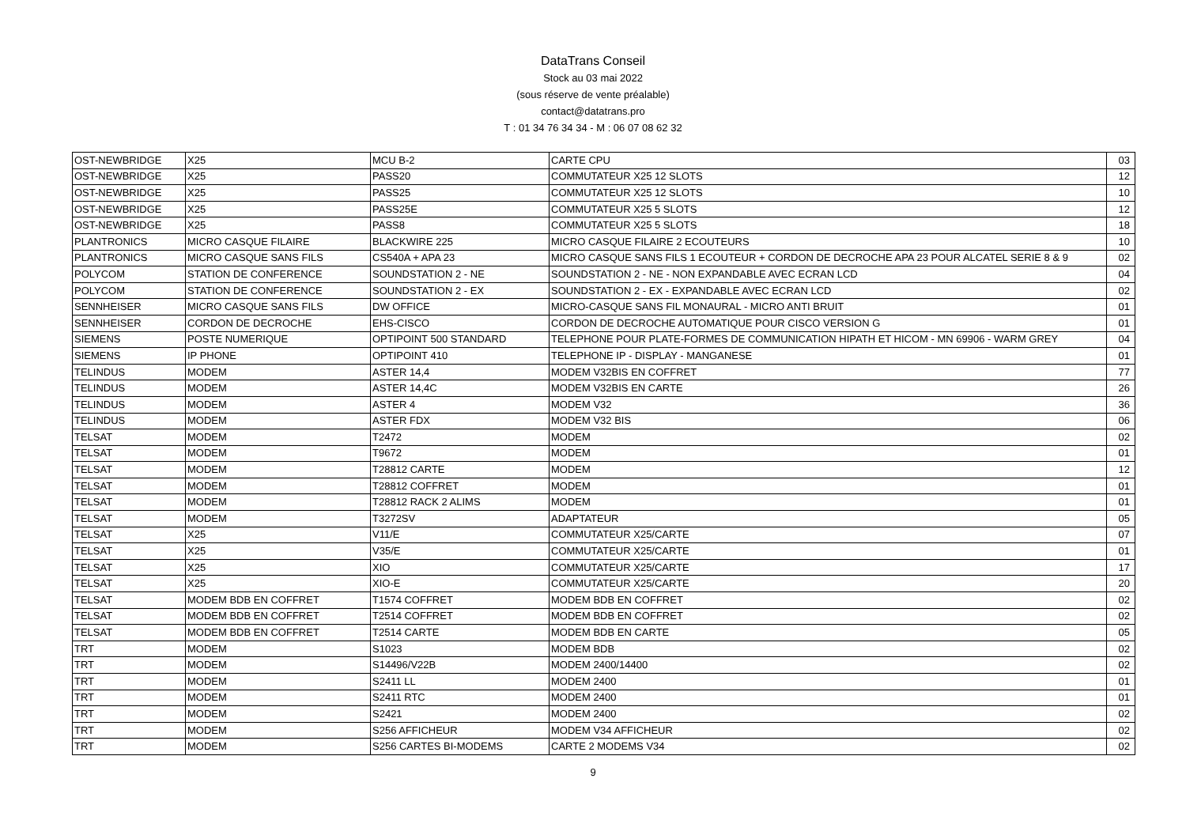DataTrans Conseil
Stock au 03 mai 2022
(sous réserve de vente préalable)
contact@datatrans.pro
T : 01 34 76 34 34 - M : 06 07 08 62 32
| OST-NEWBRIDGE | X25 | MCU B-2 | CARTE CPU | 03 |
| OST-NEWBRIDGE | X25 | PASS20 | COMMUTATEUR X25 12 SLOTS | 12 |
| OST-NEWBRIDGE | X25 | PASS25 | COMMUTATEUR X25 12 SLOTS | 10 |
| OST-NEWBRIDGE | X25 | PASS25E | COMMUTATEUR X25 5 SLOTS | 12 |
| OST-NEWBRIDGE | X25 | PASS8 | COMMUTATEUR X25 5 SLOTS | 18 |
| PLANTRONICS | MICRO CASQUE FILAIRE | BLACKWIRE 225 | MICRO CASQUE FILAIRE 2 ECOUTEURS | 10 |
| PLANTRONICS | MICRO CASQUE SANS FILS | CS540A + APA 23 | MICRO CASQUE SANS FILS 1 ECOUTEUR + CORDON DE DECROCHE APA 23 POUR ALCATEL SERIE 8 & 9 | 02 |
| POLYCOM | STATION DE CONFERENCE | SOUNDSTATION 2 - NE | SOUNDSTATION 2 - NE - NON EXPANDABLE AVEC ECRAN LCD | 04 |
| POLYCOM | STATION DE CONFERENCE | SOUNDSTATION 2 - EX | SOUNDSTATION 2 - EX - EXPANDABLE AVEC ECRAN LCD | 02 |
| SENNHEISER | MICRO CASQUE SANS FILS | DW OFFICE | MICRO-CASQUE SANS FIL MONAURAL - MICRO ANTI BRUIT | 01 |
| SENNHEISER | CORDON DE DECROCHE | EHS-CISCO | CORDON DE DECROCHE AUTOMATIQUE POUR CISCO VERSION G | 01 |
| SIEMENS | POSTE NUMERIQUE | OPTIPOINT 500 STANDARD | TELEPHONE POUR PLATE-FORMES DE COMMUNICATION HIPATH ET HICOM - MN 69906 - WARM GREY | 04 |
| SIEMENS | IP PHONE | OPTIPOINT 410 | TELEPHONE IP - DISPLAY - MANGANESE | 01 |
| TELINDUS | MODEM | ASTER 14,4 | MODEM V32BIS EN COFFRET | 77 |
| TELINDUS | MODEM | ASTER 14,4C | MODEM V32BIS EN CARTE | 26 |
| TELINDUS | MODEM | ASTER 4 | MODEM V32 | 36 |
| TELINDUS | MODEM | ASTER FDX | MODEM V32 BIS | 06 |
| TELSAT | MODEM | T2472 | MODEM | 02 |
| TELSAT | MODEM | T9672 | MODEM | 01 |
| TELSAT | MODEM | T28812 CARTE | MODEM | 12 |
| TELSAT | MODEM | T28812 COFFRET | MODEM | 01 |
| TELSAT | MODEM | T28812 RACK 2 ALIMS | MODEM | 01 |
| TELSAT | MODEM | T3272SV | ADAPTATEUR | 05 |
| TELSAT | X25 | V11/E | COMMUTATEUR X25/CARTE | 07 |
| TELSAT | X25 | V35/E | COMMUTATEUR X25/CARTE | 01 |
| TELSAT | X25 | XIO | COMMUTATEUR X25/CARTE | 17 |
| TELSAT | X25 | XIO-E | COMMUTATEUR X25/CARTE | 20 |
| TELSAT | MODEM BDB EN COFFRET | T1574 COFFRET | MODEM BDB EN COFFRET | 02 |
| TELSAT | MODEM BDB EN COFFRET | T2514 COFFRET | MODEM BDB EN COFFRET | 02 |
| TELSAT | MODEM BDB EN COFFRET | T2514 CARTE | MODEM BDB EN CARTE | 05 |
| TRT | MODEM | S1023 | MODEM BDB | 02 |
| TRT | MODEM | S14496/V22B | MODEM 2400/14400 | 02 |
| TRT | MODEM | S2411 LL | MODEM 2400 | 01 |
| TRT | MODEM | S2411 RTC | MODEM 2400 | 01 |
| TRT | MODEM | S2421 | MODEM 2400 | 02 |
| TRT | MODEM | S256 AFFICHEUR | MODEM V34 AFFICHEUR | 02 |
| TRT | MODEM | S256 CARTES BI-MODEMS | CARTE 2 MODEMS V34 | 02 |
9